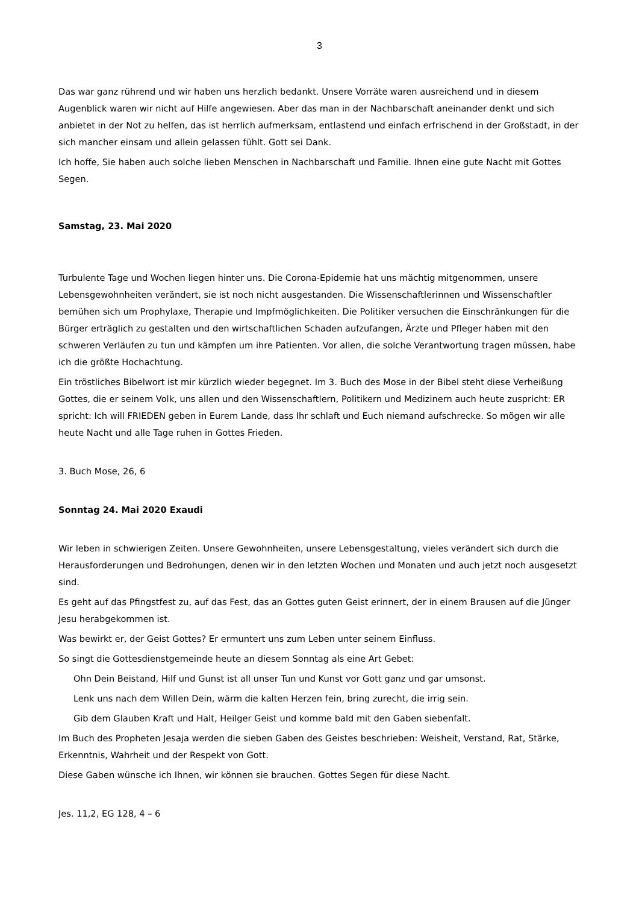3
Das war ganz rührend und wir haben uns herzlich bedankt. Unsere Vorräte waren ausreichend und in diesem Augenblick waren wir nicht auf Hilfe angewiesen. Aber das man in der Nachbarschaft aneinander denkt und sich anbietet in der Not zu helfen, das ist herrlich aufmerksam, entlastend und einfach erfrischend in der Großstadt, in der sich mancher einsam und allein gelassen fühlt. Gott sei Dank.
Ich hoffe, Sie haben auch solche lieben Menschen in Nachbarschaft und Familie. Ihnen eine gute Nacht mit Gottes Segen.
Samstag, 23. Mai 2020
Turbulente Tage und Wochen liegen hinter uns. Die Corona-Epidemie hat uns mächtig mitgenommen, unsere Lebensgewohnheiten verändert, sie ist noch nicht ausgestanden. Die Wissenschaftlerinnen und Wissenschaftler bemühen sich um Prophylaxe, Therapie und Impfmöglichkeiten. Die Politiker versuchen die Einschränkungen für die Bürger erträglich zu gestalten und den wirtschaftlichen Schaden aufzufangen, Ärzte und Pfleger haben mit den schweren Verläufen zu tun und kämpfen um ihre Patienten. Vor allen, die solche Verantwortung tragen müssen, habe ich die größte Hochachtung.
Ein tröstliches Bibelwort ist mir kürzlich wieder begegnet. Im 3. Buch des Mose in der Bibel steht diese Verheißung Gottes, die er seinem Volk, uns allen und den Wissenschaftlern, Politikern und Medizinern auch heute zuspricht: ER spricht: Ich will FRIEDEN geben in Eurem Lande, dass Ihr schlaft und Euch niemand aufschrecke. So mögen wir alle heute Nacht und alle Tage ruhen in Gottes Frieden.
3. Buch Mose, 26, 6
Sonntag 24. Mai 2020 Exaudi
Wir leben in schwierigen Zeiten. Unsere Gewohnheiten, unsere Lebensgestaltung, vieles verändert sich durch die Herausforderungen und Bedrohungen, denen wir in den letzten Wochen und Monaten und auch jetzt noch ausgesetzt sind.
Es geht auf das Pfingstfest zu, auf das Fest, das an Gottes guten Geist erinnert, der in einem Brausen auf die Jünger Jesu herabgekommen ist.
Was bewirkt er, der Geist Gottes? Er ermuntert uns zum Leben unter seinem Einfluss.
So singt die Gottesdienstgemeinde heute an diesem Sonntag als eine Art Gebet:
Ohn Dein Beistand, Hilf und Gunst ist all unser Tun und Kunst vor Gott ganz und gar umsonst.
Lenk uns nach dem Willen Dein, wärm die kalten Herzen fein, bring zurecht, die irrig sein.
Gib dem Glauben Kraft und Halt, Heilger Geist und komme bald mit den Gaben siebenfalt.
Im Buch des Propheten Jesaja werden die sieben Gaben des Geistes beschrieben: Weisheit, Verstand, Rat, Stärke, Erkenntnis, Wahrheit und der Respekt von Gott.
Diese Gaben wünsche ich Ihnen, wir können sie brauchen. Gottes Segen für diese Nacht.
Jes. 11,2, EG 128, 4 – 6